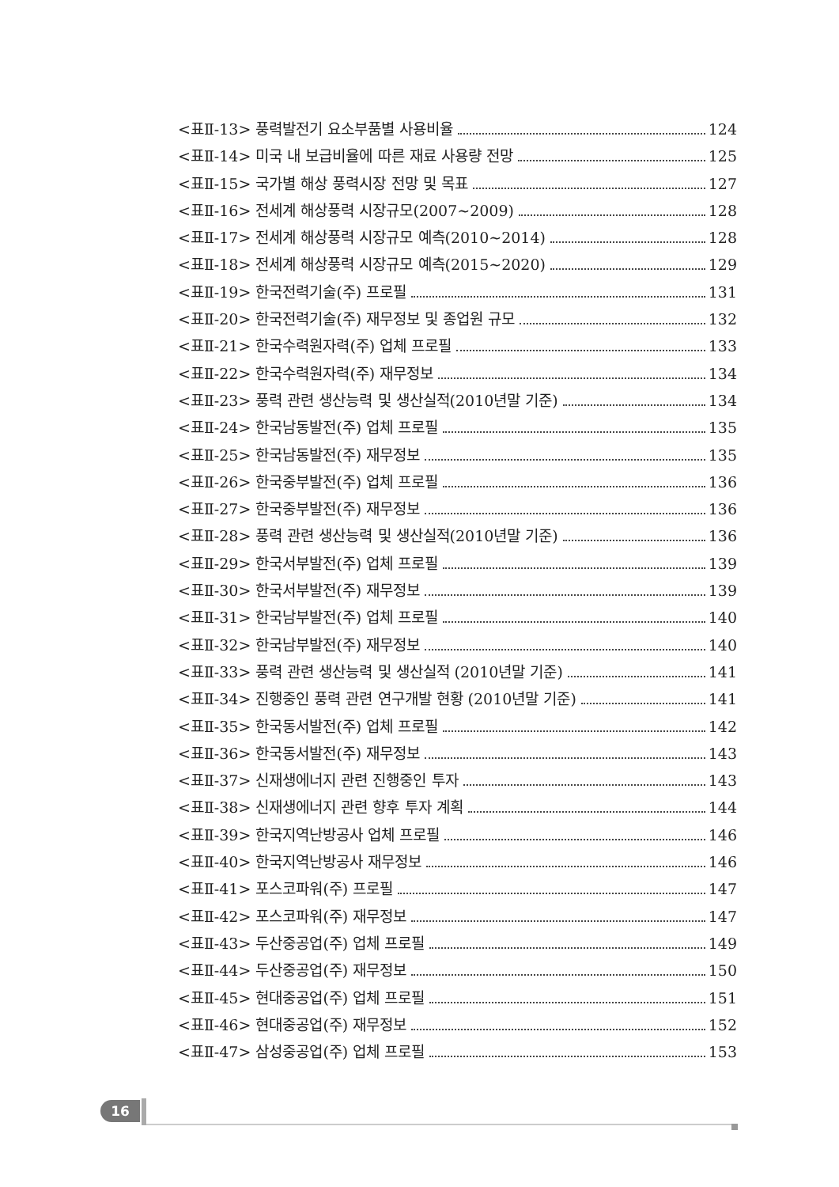<표Ⅱ-13> 풍력발전기 요소부품별 사용비율 124
<표Ⅱ-14> 미국 내 보급비율에 따른 재료 사용량 전망 125
<표Ⅱ-15> 국가별 해상 풍력시장 전망 및 목표 127
<표Ⅱ-16> 전세계 해상풍력 시장규모(2007~2009) 128
<표Ⅱ-17> 전세계 해상풍력 시장규모 예측(2010~2014) 128
<표Ⅱ-18> 전세계 해상풍력 시장규모 예측(2015~2020) 129
<표Ⅱ-19> 한국전력기술(주) 프로필 131
<표Ⅱ-20> 한국전력기술(주) 재무정보 및 종업원 규모 132
<표Ⅱ-21> 한국수력원자력(주) 업체 프로필 133
<표Ⅱ-22> 한국수력원자력(주) 재무정보 134
<표Ⅱ-23> 풍력 관련 생산능력 및 생산실적(2010년말 기준) 134
<표Ⅱ-24> 한국남동발전(주) 업체 프로필 135
<표Ⅱ-25> 한국남동발전(주) 재무정보 135
<표Ⅱ-26> 한국중부발전(주) 업체 프로필 136
<표Ⅱ-27> 한국중부발전(주) 재무정보 136
<표Ⅱ-28> 풍력 관련 생산능력 및 생산실적(2010년말 기준) 136
<표Ⅱ-29> 한국서부발전(주) 업체 프로필 139
<표Ⅱ-30> 한국서부발전(주) 재무정보 139
<표Ⅱ-31> 한국남부발전(주) 업체 프로필 140
<표Ⅱ-32> 한국남부발전(주) 재무정보 140
<표Ⅱ-33> 풍력 관련 생산능력 및 생산실적 (2010년말 기준) 141
<표Ⅱ-34> 진행중인 풍력 관련 연구개발 현황 (2010년말 기준) 141
<표Ⅱ-35> 한국동서발전(주) 업체 프로필 142
<표Ⅱ-36> 한국동서발전(주) 재무정보 143
<표Ⅱ-37> 신재생에너지 관련 진행중인 투자 143
<표Ⅱ-38> 신재생에너지 관련 향후 투자 계획 144
<표Ⅱ-39> 한국지역난방공사 업체 프로필 146
<표Ⅱ-40> 한국지역난방공사 재무정보 146
<표Ⅱ-41> 포스코파워(주) 프로필 147
<표Ⅱ-42> 포스코파워(주) 재무정보 147
<표Ⅱ-43> 두산중공업(주) 업체 프로필 149
<표Ⅱ-44> 두산중공업(주) 재무정보 150
<표Ⅱ-45> 현대중공업(주) 업체 프로필 151
<표Ⅱ-46> 현대중공업(주) 재무정보 152
<표Ⅱ-47> 삼성중공업(주) 업체 프로필 153
16